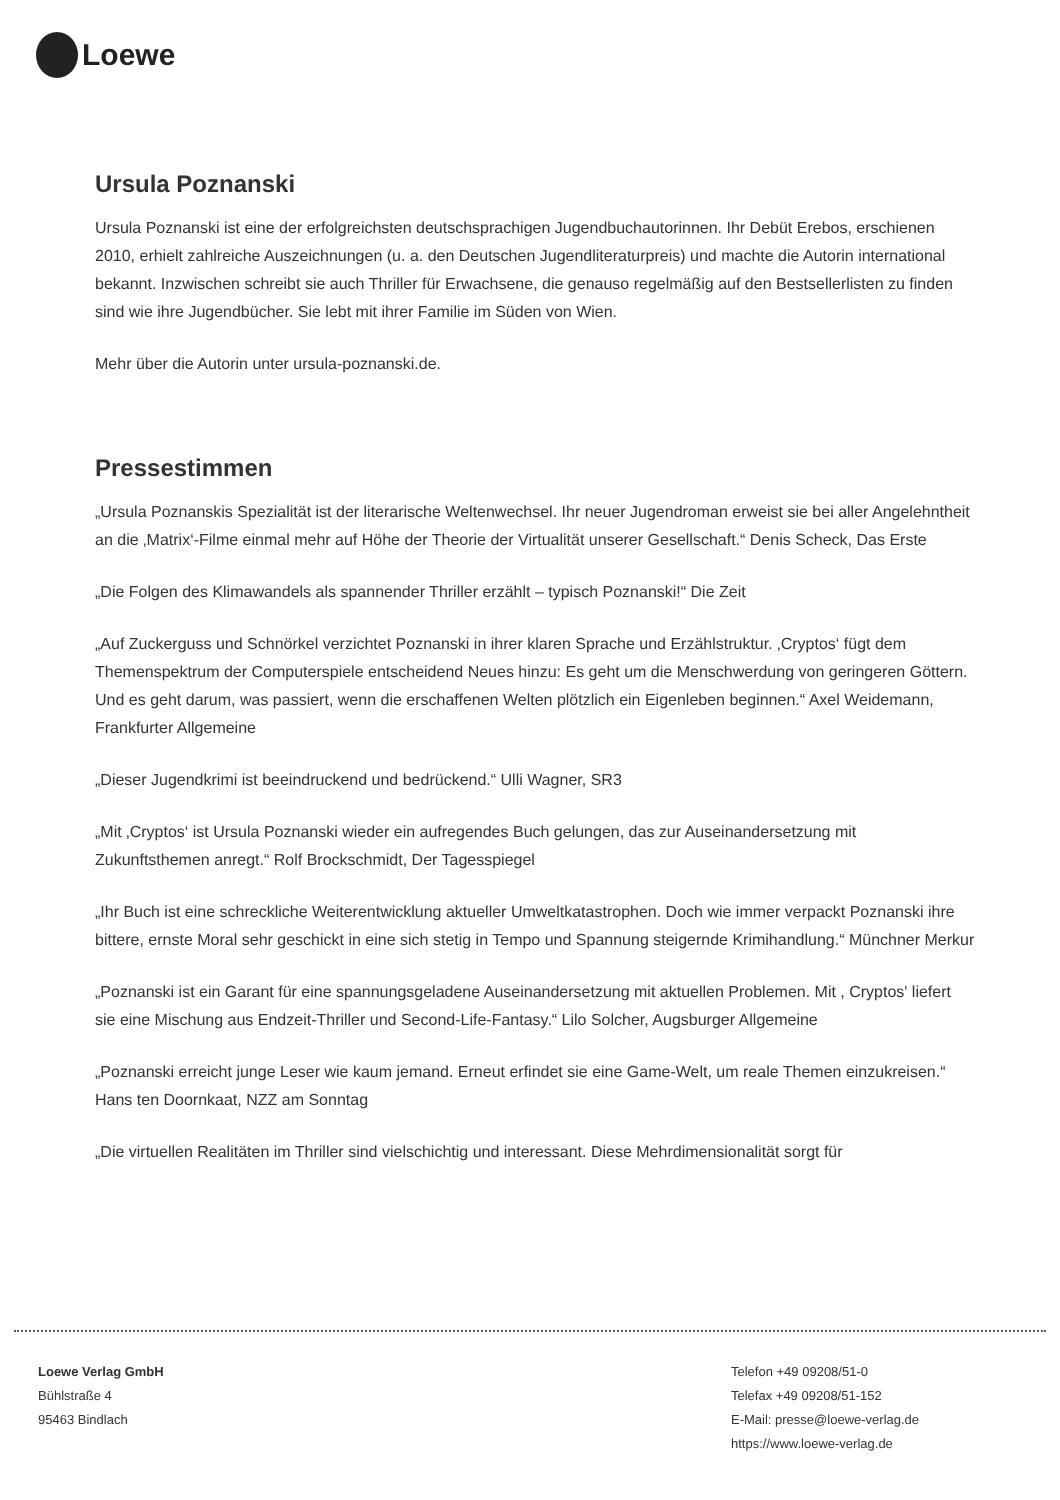Loewe
Ursula Poznanski
Ursula Poznanski ist eine der erfolgreichsten deutschsprachigen Jugendbuchautorinnen. Ihr Debüt Erebos, erschienen 2010, erhielt zahlreiche Auszeichnungen (u. a. den Deutschen Jugendliteraturpreis) und machte die Autorin international bekannt. Inzwischen schreibt sie auch Thriller für Erwachsene, die genauso regelmäßig auf den Bestsellerlisten zu finden sind wie ihre Jugendbücher. Sie lebt mit ihrer Familie im Süden von Wien.
Mehr über die Autorin unter ursula-poznanski.de.
Pressestimmen
„Ursula Poznanskis Spezialität ist der literarische Weltenwechsel. Ihr neuer Jugendroman erweist sie bei aller Angelehntheit an die ‚Matrix‘-Filme einmal mehr auf Höhe der Theorie der Virtualität unserer Gesellschaft.“ Denis Scheck, Das Erste
„Die Folgen des Klimawandels als spannender Thriller erzählt – typisch Poznanski!“ Die Zeit
„Auf Zuckerguss und Schnörkel verzichtet Poznanski in ihrer klaren Sprache und Erzählstruktur. ‚Cryptos‘ fügt dem Themenspektrum der Computerspiele entscheidend Neues hinzu: Es geht um die Menschwerdung von geringeren Göttern. Und es geht darum, was passiert, wenn die erschaffenen Welten plötzlich ein Eigenleben beginnen.“ Axel Weidemann, Frankfurter Allgemeine
„Dieser Jugendkrimi ist beeindruckend und bedrückend.“ Ulli Wagner, SR3
„Mit ‚Cryptos‘ ist Ursula Poznanski wieder ein aufregendes Buch gelungen, das zur Auseinandersetzung mit Zukunftsthemen anregt.“ Rolf Brockschmidt, Der Tagesspiegel
„Ihr Buch ist eine schreckliche Weiterentwicklung aktueller Umweltkatastrophen. Doch wie immer verpackt Poznanski ihre bittere, ernste Moral sehr geschickt in eine sich stetig in Tempo und Spannung steigernde Krimihandlung.“ Münchner Merkur
„Poznanski ist ein Garant für eine spannungsgeladene Auseinandersetzung mit aktuellen Problemen. Mit , Cryptos' liefert sie eine Mischung aus Endzeit-Thriller und Second-Life-Fantasy.“ Lilo Solcher, Augsburger Allgemeine
„Poznanski erreicht junge Leser wie kaum jemand. Erneut erfindet sie eine Game-Welt, um reale Themen einzukreisen.“ Hans ten Doornkaat, NZZ am Sonntag
„Die virtuellen Realitäten im Thriller sind vielschichtig und interessant. Diese Mehrdimensionalität sorgt für
Loewe Verlag GmbH
Bühlstraße 4
95463 Bindlach
Telefon +49 09208/51-0
Telefax +49 09208/51-152
E-Mail: presse@loewe-verlag.de
https://www.loewe-verlag.de